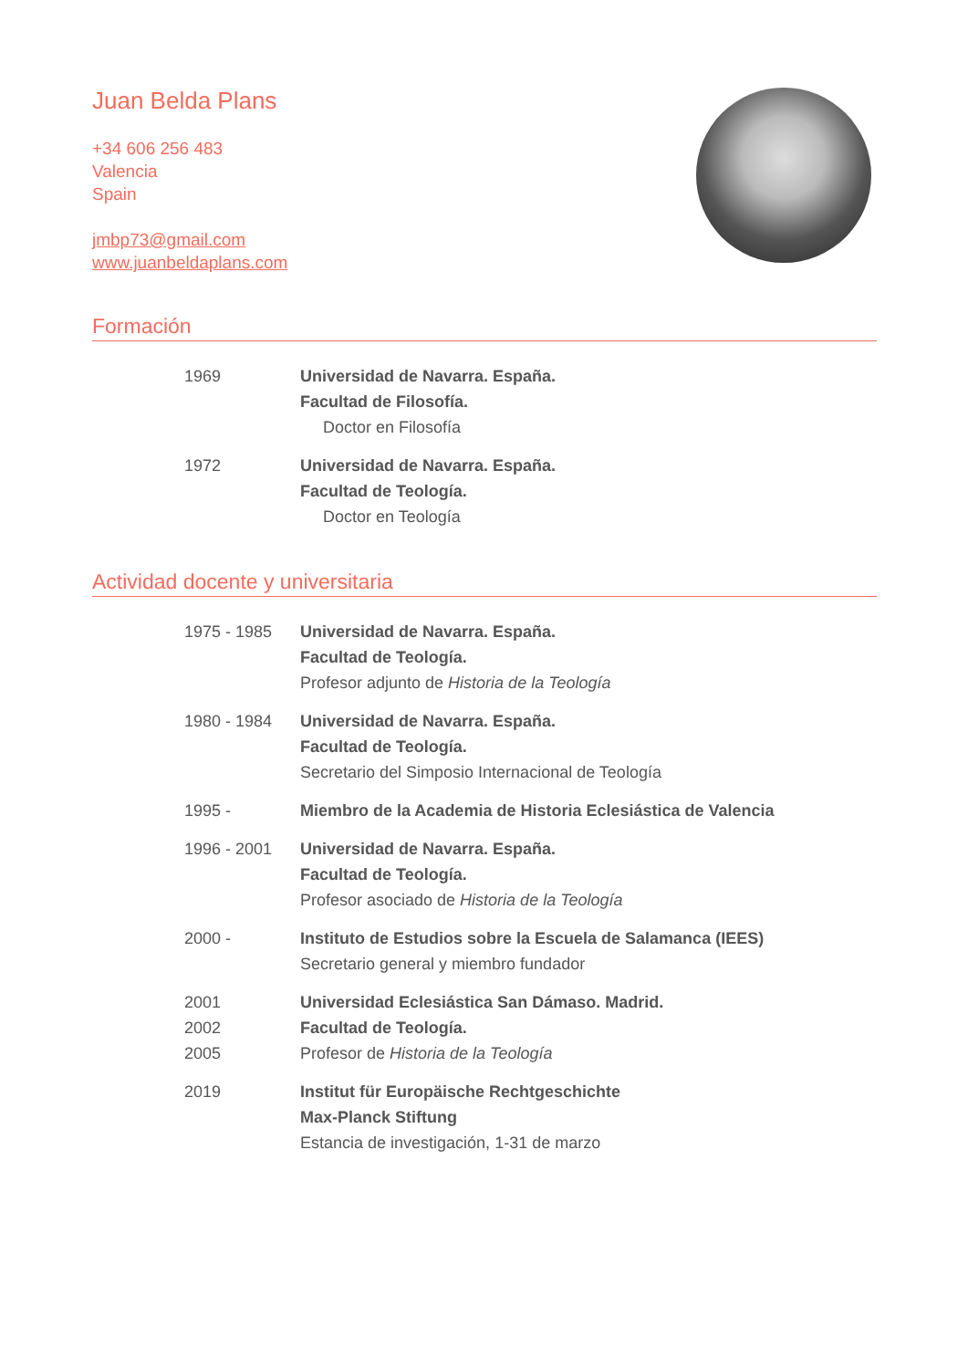Juan Belda Plans
+34 606 256 483
Valencia
Spain
jmbp73@gmail.com
www.juanbeldaplans.com
Formación
1969 Universidad de Navarra. España.
Facultad de Filosofía.
Doctor en Filosofía
1972 Universidad de Navarra. España.
Facultad de Teología.
Doctor en Teología
Actividad docente y universitaria
1975 - 1985 Universidad de Navarra. España.
Facultad de Teología.
Profesor adjunto de Historia de la Teología
1980 - 1984 Universidad de Navarra. España.
Facultad de Teología.
Secretario del Simposio Internacional de Teología
1995 - Miembro de la Academia de Historia Eclesiástica de Valencia
1996 - 2001 Universidad de Navarra. España.
Facultad de Teología.
Profesor asociado de Historia de la Teología
2000 - Instituto de Estudios sobre la Escuela de Salamanca (IEES)
Secretario general y miembro fundador
2001
2002
2005
Universidad Eclesiástica San Dámaso. Madrid.
Facultad de Teología.
Profesor de Historia de la Teología
2019 Institut für Europäische Rechtgeschichte
Max-Planck Stiftung
Estancia de investigación, 1-31 de marzo